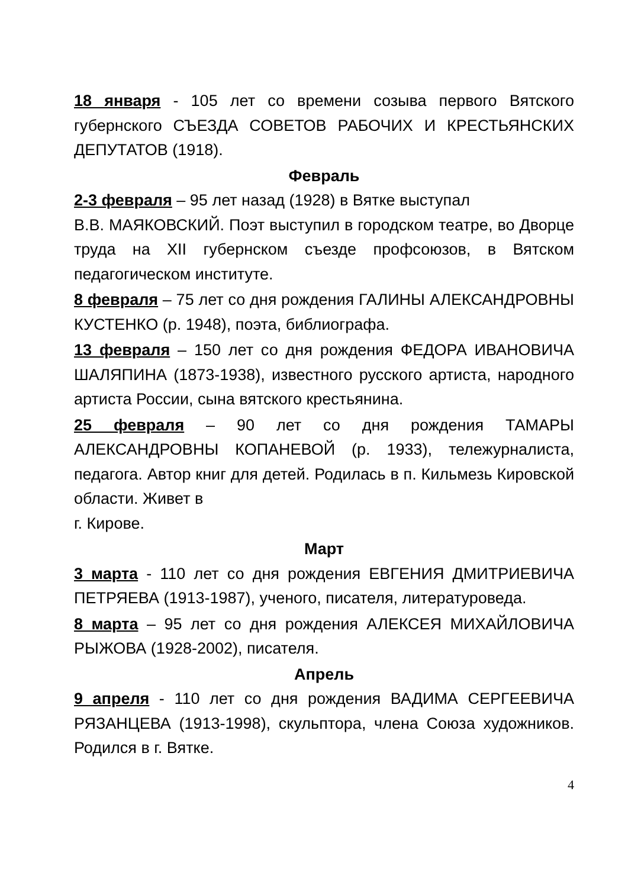18 января - 105 лет со времени созыва первого Вятского губернского СЪЕЗДА СОВЕТОВ РАБОЧИХ И КРЕСТЬЯНСКИХ ДЕПУТАТОВ (1918).
Февраль
2-3 февраля – 95 лет назад (1928) в Вятке выступал
В.В. МАЯКОВСКИЙ. Поэт выступил в городском театре, во Дворце труда на XII губернском съезде профсоюзов, в Вятском педагогическом институте.
8 февраля – 75 лет со дня рождения ГАЛИНЫ АЛЕКСАНДРОВНЫ КУСТЕНКО (р. 1948), поэта, библиографа.
13 февраля – 150 лет со дня рождения ФЕДОРА ИВАНОВИЧА ШАЛЯПИНА (1873-1938), известного русского артиста, народного артиста России, сына вятского крестьянина.
25 февраля – 90 лет со дня рождения ТАМАРЫ АЛЕКСАНДРОВНЫ КОПАНЕВОЙ (р. 1933), тележурналиста, педагога. Автор книг для детей. Родилась в п. Кильмезь Кировской области. Живет в
г. Кирове.
Март
3 марта - 110 лет со дня рождения ЕВГЕНИЯ ДМИТРИЕВИЧА ПЕТРЯЕВА (1913-1987), ученого, писателя, литературоведа.
8 марта – 95 лет со дня рождения АЛЕКСЕЯ МИХАЙЛОВИЧА РЫЖОВА (1928-2002), писателя.
Апрель
9 апреля - 110 лет со дня рождения ВАДИМА СЕРГЕЕВИЧА РЯЗАНЦЕВА (1913-1998), скульптора, члена Союза художников. Родился в г. Вятке.
4